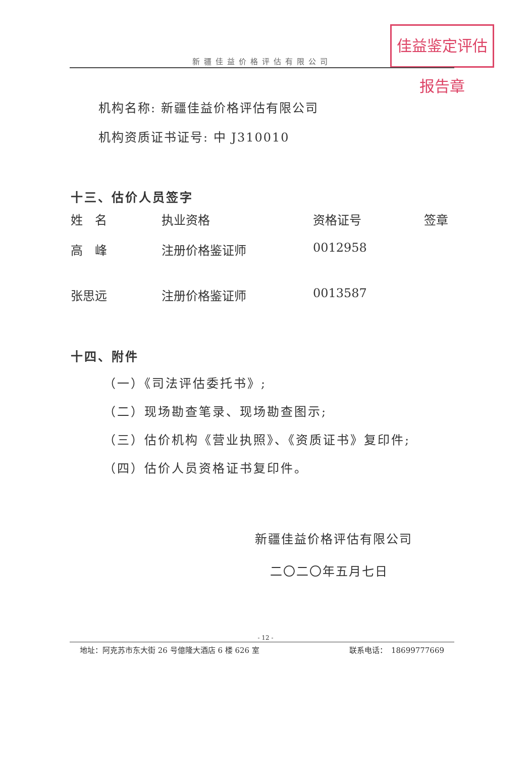佳益鉴定评估报告章
新疆佳益价格评估有限公司
机构名称: 新疆佳益价格评估有限公司
机构资质证书证号: 中 J310010
十三、估价人员签字
| 姓 名 | 执业资格 | 资格证号 | 签章 |
| 高 峰 | 注册价格鉴证师 | 0012958 | |
| 张思远 | 注册价格鉴证师 | 0013587 | |
十四、附件
（一）《司法评估委托书》;
（二）现场勘查笔录、现场勘查图示;
（三）估价机构《营业执照》、《资质证书》复印件;
（四）估价人员资格证书复印件。
新疆佳益价格评估有限公司
二〇二〇年五月七日
- 12 -
地址：阿克苏市东大街 26 号億隆大酒店 6 楼 626 室 联系电话：　18699777669